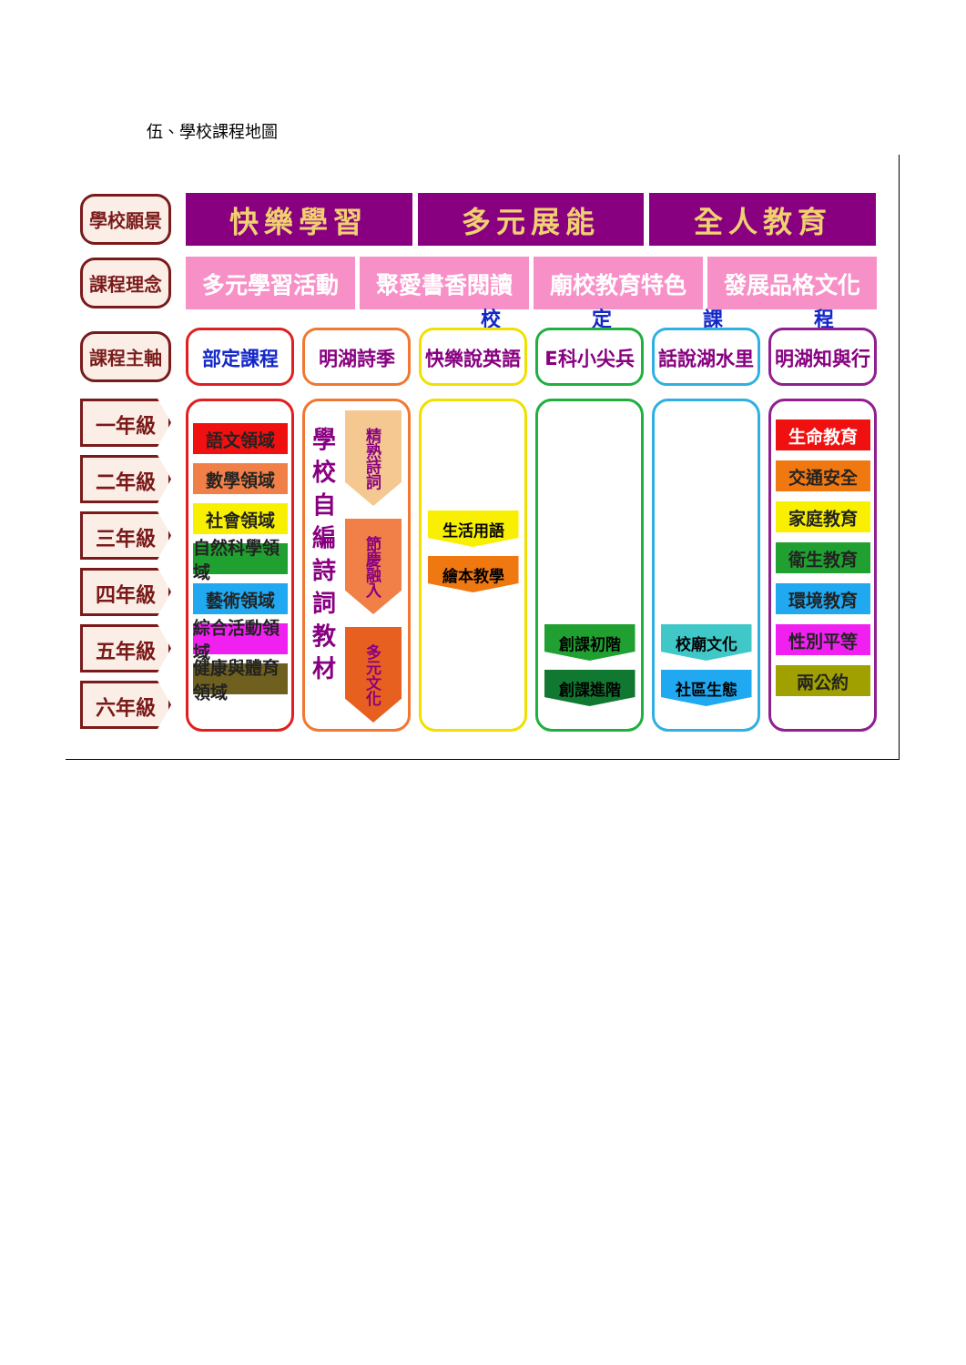伍、學校課程地圖
學校願景
快樂學習 多元展能 全人教育
課程理念
多元學習活動 聚愛書香閱讀 廟校教育特色 發展品格文化
校定課程
課程主軸
部定課程 明湖詩季 快樂說英語 E科小尖兵 話說湖水里 明湖知與行
一年級
二年級
三年級
四年級
五年級
六年級
語文領域
數學領域
社會領域
自然科學領域
藝術領域
綜合活動領域
健康與體育領域
學校自編詩詞教材
精熟詩詞
節慶融入
多元文化
生活用語
繪本教學
創課初階
創課進階
校廟文化
社區生態
生命教育
交通安全
家庭教育
衛生教育
環境教育
性別平等
兩公約